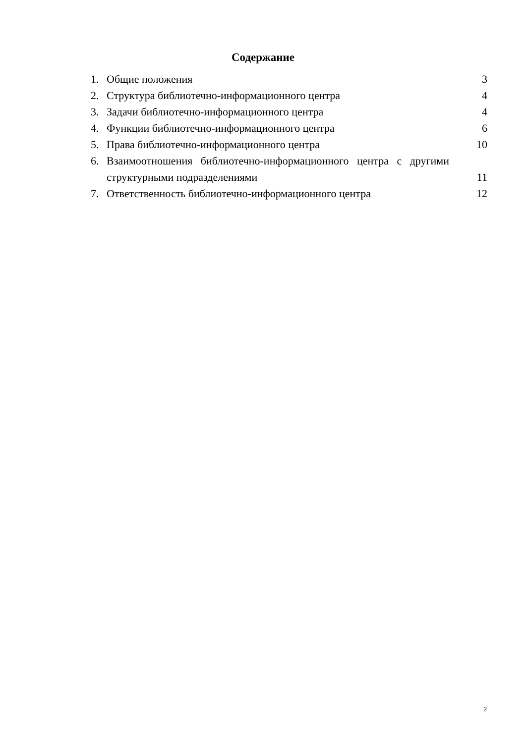Содержание
1. Общие положения 3
2. Структура библиотечно-информационного центра 4
3. Задачи библиотечно-информационного центра 4
4. Функции библиотечно-информационного центра 6
5. Права библиотечно-информационного центра 10
6. Взаимоотношения библиотечно-информационного центра с другими
структурными подразделениями 11
7. Ответственность библиотечно-информационного центра 12
2